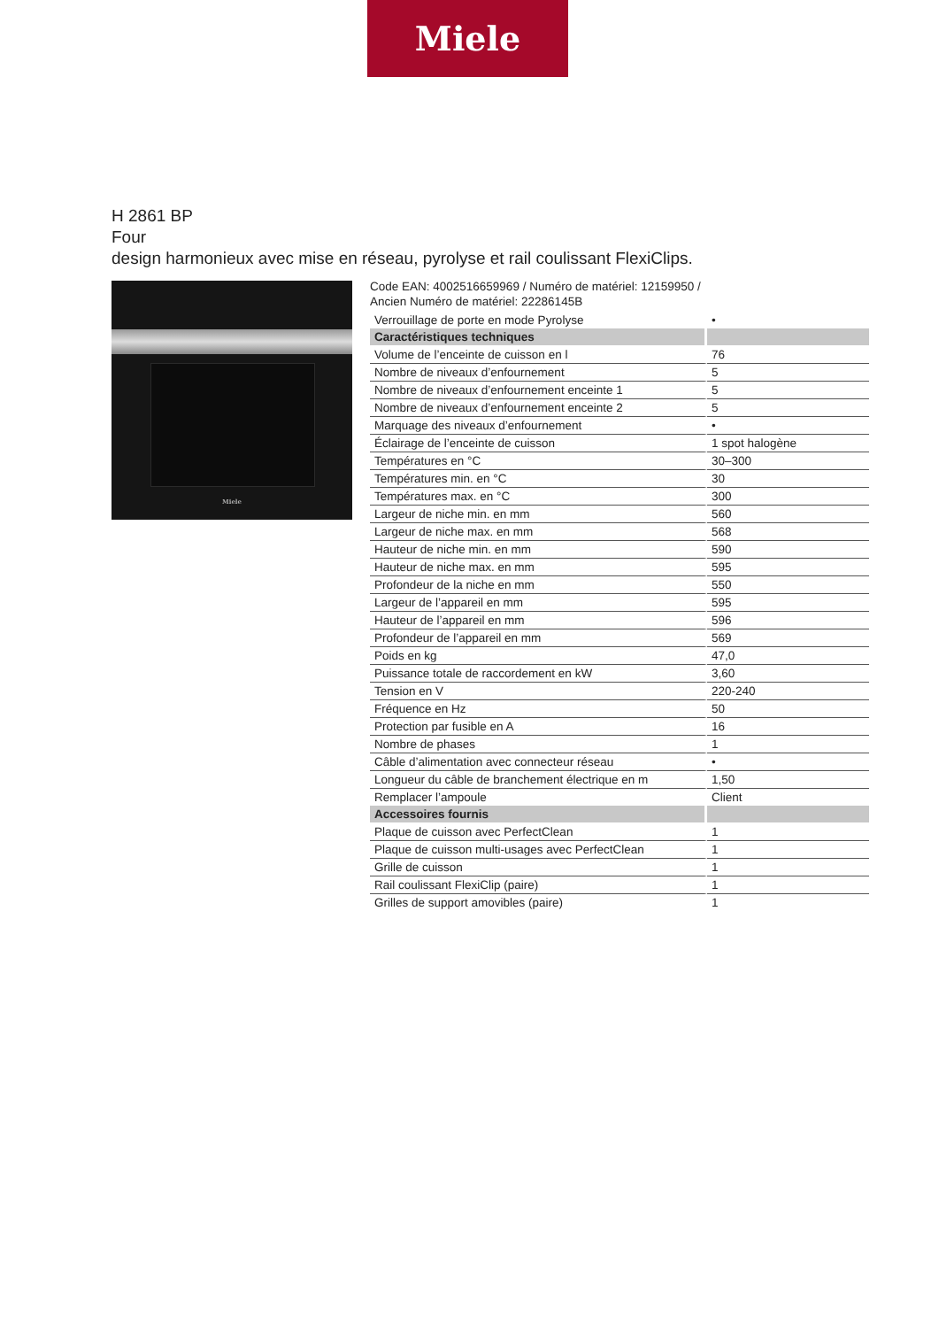Miele
H 2861 BP
Four
design harmonieux avec mise en réseau, pyrolyse et rail coulissant FlexiClips.
Miele
Code EAN: 4002516659969 / Numéro de matériel: 12159950 /
Ancien Numéro de matériel: 22286145B
| Verrouillage de porte en mode Pyrolyse | • |
| Caractéristiques techniques | |
| Volume de l’enceinte de cuisson en l | 76 |
| Nombre de niveaux d’enfournement | 5 |
| Nombre de niveaux d’enfournement enceinte 1 | 5 |
| Nombre de niveaux d’enfournement enceinte 2 | 5 |
| Marquage des niveaux d’enfournement | • |
| Éclairage de l’enceinte de cuisson | 1 spot halogène |
| Températures en °C | 30–300 |
| Températures min. en °C | 30 |
| Températures max. en °C | 300 |
| Largeur de niche min. en mm | 560 |
| Largeur de niche max. en mm | 568 |
| Hauteur de niche min. en mm | 590 |
| Hauteur de niche max. en mm | 595 |
| Profondeur de la niche en mm | 550 |
| Largeur de l’appareil en mm | 595 |
| Hauteur de l’appareil en mm | 596 |
| Profondeur de l’appareil en mm | 569 |
| Poids en kg | 47,0 |
| Puissance totale de raccordement en kW | 3,60 |
| Tension en V | 220-240 |
| Fréquence en Hz | 50 |
| Protection par fusible en A | 16 |
| Nombre de phases | 1 |
| Câble d’alimentation avec connecteur réseau | • |
| Longueur du câble de branchement électrique en m | 1,50 |
| Remplacer l’ampoule | Client |
| Accessoires fournis | |
| Plaque de cuisson avec PerfectClean | 1 |
| Plaque de cuisson multi-usages avec PerfectClean | 1 |
| Grille de cuisson | 1 |
| Rail coulissant FlexiClip (paire) | 1 |
| Grilles de support amovibles (paire) | 1 |